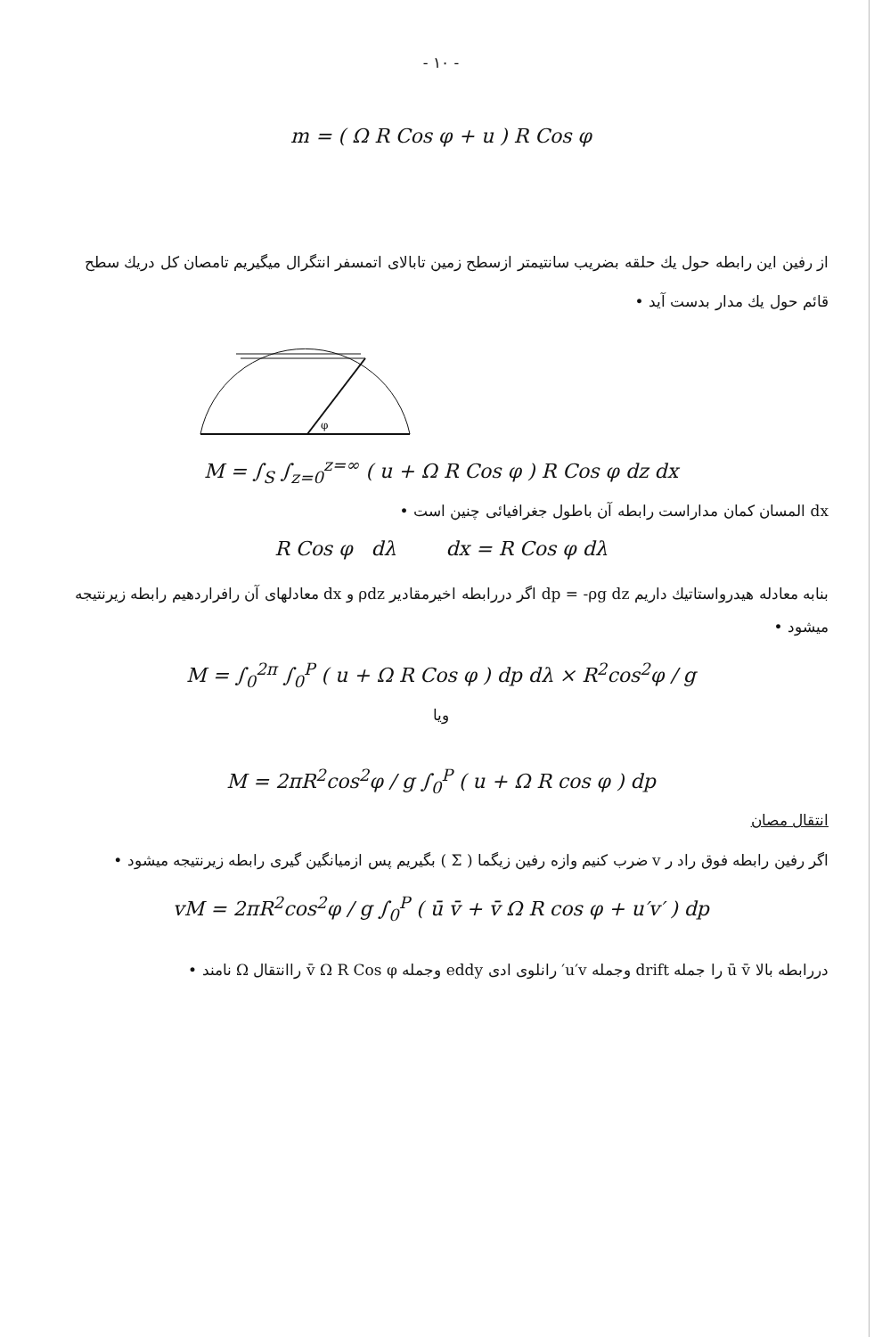- ۱۰ -
m = ( Ω R Cos φ + u ) R Cos φ
از رفین این رابطه حول یك حلقه بضریب سانتیمتر ازسطح زمین تابالای اتمسفر انتگرال میگیریم تامصان کل دریك سطح قائم حول یك مدار بدست آید •
φ
M = ∫<sub>S</sub> ∫<sub>z=0</sub><sup>z=∞</sup> ( u + Ω R Cos φ ) R Cos φ dz dx
dx المسان کمان مداراست رابطه آن باطول جغرافیائی چنین است •
R Cos φ dλ dx = R Cos φ dλ
بنابه معادله هیدرواستاتیك داریم dp = -ρg dz اگر دررابطه اخیرمقادیر ρdz و dx معادلهای آن رافراردهیم رابطه زیرنتیجه میشود •
M = ∫<sub>0</sub><sup>2π</sup> ∫<sub>0</sub><sup>P</sup> ( u + Ω R Cos φ ) dp dλ × R<sup>2</sup>cos<sup>2</sup>φ / g
ویا
M = 2πR<sup>2</sup>cos<sup>2</sup>φ / g ∫<sub>0</sub><sup>P</sup> ( u + Ω R cos φ ) dp
انتقال مصان
اگر رفین رابطه فوق راد ر v ضرب کنیم وازه رفین زیگما ( Σ ) بگیریم پس ازمیانگین گیری رابطه زیرنتیجه میشود •
vM = 2πR<sup>2</sup>cos<sup>2</sup>φ / g ∫<sub>0</sub><sup>P</sup> ( ū v̄ + v̄ Ω R cos φ + u′v′ ) dp
دررابطه بالا ū v̄ را جمله drift وجمله u′v′ رانلوی ادی eddy وجمله v̄ Ω R Cos φ راانتقال Ω نامند •